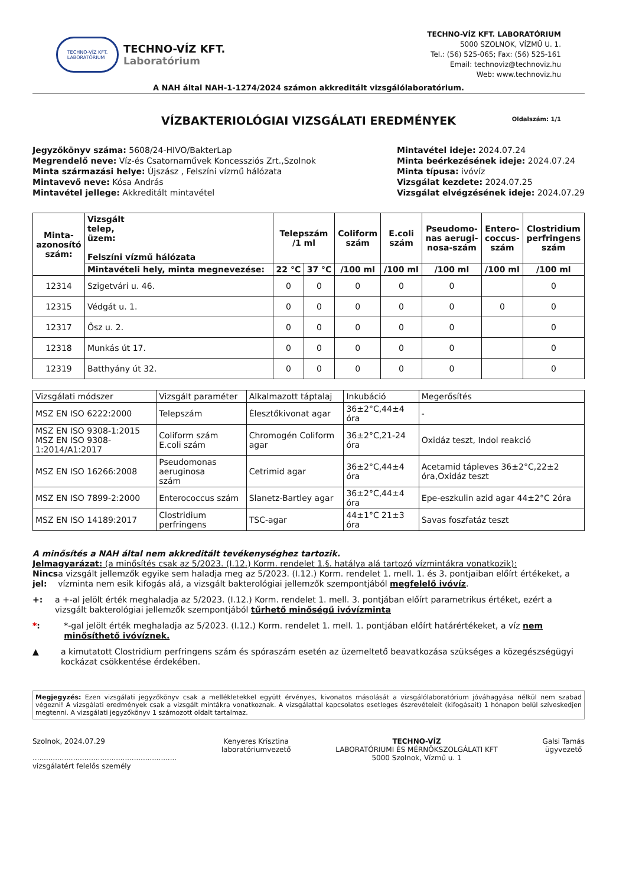TECHNO-VÍZ KFT.
LABORATÓRIUM
TECHNO-VÍZ KFT.
Laboratórium
TECHNO-VÍZ KFT. LABORATÓRIUM
5000 SZOLNOK, VÍZMŰ U. 1.
Tel.: (56) 525-065; Fax: (56) 525-161
Email: technoviz@technoviz.hu
Web: www.technoviz.hu
A NAH által NAH-1-1274/2024 számon akkreditált vizsgálólaboratórium.
Oldalszám: 1/1
VÍZBAKTERIOLÓGIAI VIZSGÁLATI EREDMÉNYEK
Jegyzőkönyv száma: 5608/24-HIVO/BakterLap
Megrendelő neve: Víz-és Csatornaművek Koncessziós Zrt.,Szolnok
Minta származási helye: Újszász , Felszíni vízmű hálózata
Mintavevő neve: Kósa András
Mintavétel jellege: Akkreditált mintavétel
Mintavétel ideje: 2024.07.24
Minta beérkezésének ideje: 2024.07.24
Minta típusa: ivóvíz
Vizsgálat kezdete: 2024.07.25
Vizsgálat elvégzésének ideje: 2024.07.29
| Minta- azonosító szám: | Vizsgált telep, üzem: Felszíni vízmű hálózata | Telepszám /1 ml | | Coliform szám | E.coli szám | Pseudomo- nas aerugi- nosa-szám | Entero- coccus- szám | Clostridium perfringens szám |
| --- | --- | --- | --- | --- | --- | --- | --- | --- |
| | Mintavételi hely, minta megnevezése: | 22 °C | 37 °C | /100 ml | /100 ml | /100 ml | /100 ml | /100 ml |
| 12314 | Szigetvári u. 46. | 0 | 0 | 0 | 0 | 0 | | 0 |
| 12315 | Védgát u. 1. | 0 | 0 | 0 | 0 | 0 | 0 | 0 |
| 12317 | Ősz u. 2. | 0 | 0 | 0 | 0 | 0 | | 0 |
| 12318 | Munkás út 17. | 0 | 0 | 0 | 0 | 0 | | 0 |
| 12319 | Batthyány út 32. | 0 | 0 | 0 | 0 | 0 | | 0 |
| Vizsgálati módszer | Vizsgált paraméter | Alkalmazott táptalaj | Inkubáció | Megerősítés |
| MSZ EN ISO 6222:2000 | Telepszám | Élesztőkivonat agar | 36±2°C,44±4 óra | - |
| MSZ EN ISO 9308-1:2015 MSZ EN ISO 9308-1:2014/A1:2017 | Coliform szám E.coli szám | Chromogén Coliform agar | 36±2°C,21-24 óra | Oxidáz teszt, Indol reakció |
| MSZ EN ISO 16266:2008 | Pseudomonas aeruginosa szám | Cetrimid agar | 36±2°C,44±4 óra | Acetamid tápleves 36±2°C,22±2 óra,Oxidáz teszt |
| MSZ EN ISO 7899-2:2000 | Enterococcus szám | Slanetz-Bartley agar | 36±2°C,44±4 óra | Epe-eszkulin azid agar 44±2°C 2óra |
| MSZ EN ISO 14189:2017 | Clostridium perfringens | TSC-agar | 44±1°C 21±3 óra | Savas foszfatáz teszt |
A minősítés a NAH által nem akkreditált tevékenységhez tartozik.
Jelmagyarázat: (a minősítés csak az 5/2023. (I.12.) Korm. rendelet 1.§. hatálya alá tartozó vízmintákra vonatkozik):
Nincs jel:
a vizsgált jellemzők egyike sem haladja meg az 5/2023. (I.12.) Korm. rendelet 1. mell. 1. és 3. pontjaiban előírt értékeket, a vízminta nem esik kifogás alá, a vizsgált bakterológiai jellemzők szempontjából megfelelő ivóvíz.
+: a +-al jelölt érték meghaladja az 5/2023. (I.12.) Korm. rendelet 1. mell. 3. pontjában előírt parametrikus értéket, ezért a vizsgált bakterológiai jellemzők szempontjából tűrhető minőségű ivóvízminta
*: *-gal jelölt érték meghaladja az 5/2023. (I.12.) Korm. rendelet 1. mell. 1. pontjában előírt határértékeket, a víz nem minősíthető ivóvíznek.
▲ a kimutatott Clostridium perfringens szám és spóraszám esetén az üzemeltető beavatkozása szükséges a közegészségügyi kockázat csökkentése érdekében.
Megjegyzés: Ezen vizsgálati jegyzőkönyv csak a mellékletekkel együtt érvényes, kivonatos másolását a vizsgálólaboratórium jóváhagyása nélkül nem szabad végezni! A vizsgálati eredmények csak a vizsgált mintákra vonatkoznak. A vizsgálattal kapcsolatos esetleges észrevételeit (kifogásait) 1 hónapon belül szíveskedjen megtenni. A vizsgálati jegyzőkönyv 1 számozott oldalt tartalmaz.
Szolnok, 2024.07.29
................................................................
vizsgálatért felelős személy
Kenyeres Krisztina
laboratóriumvezető
TECHNO-VÍZ
LABORATÓRIUMI ÉS MÉRNÖKSZOLGÁLATI KFT
5000 Szolnok, Vízmű u. 1
Galsi Tamás
ügyvezető